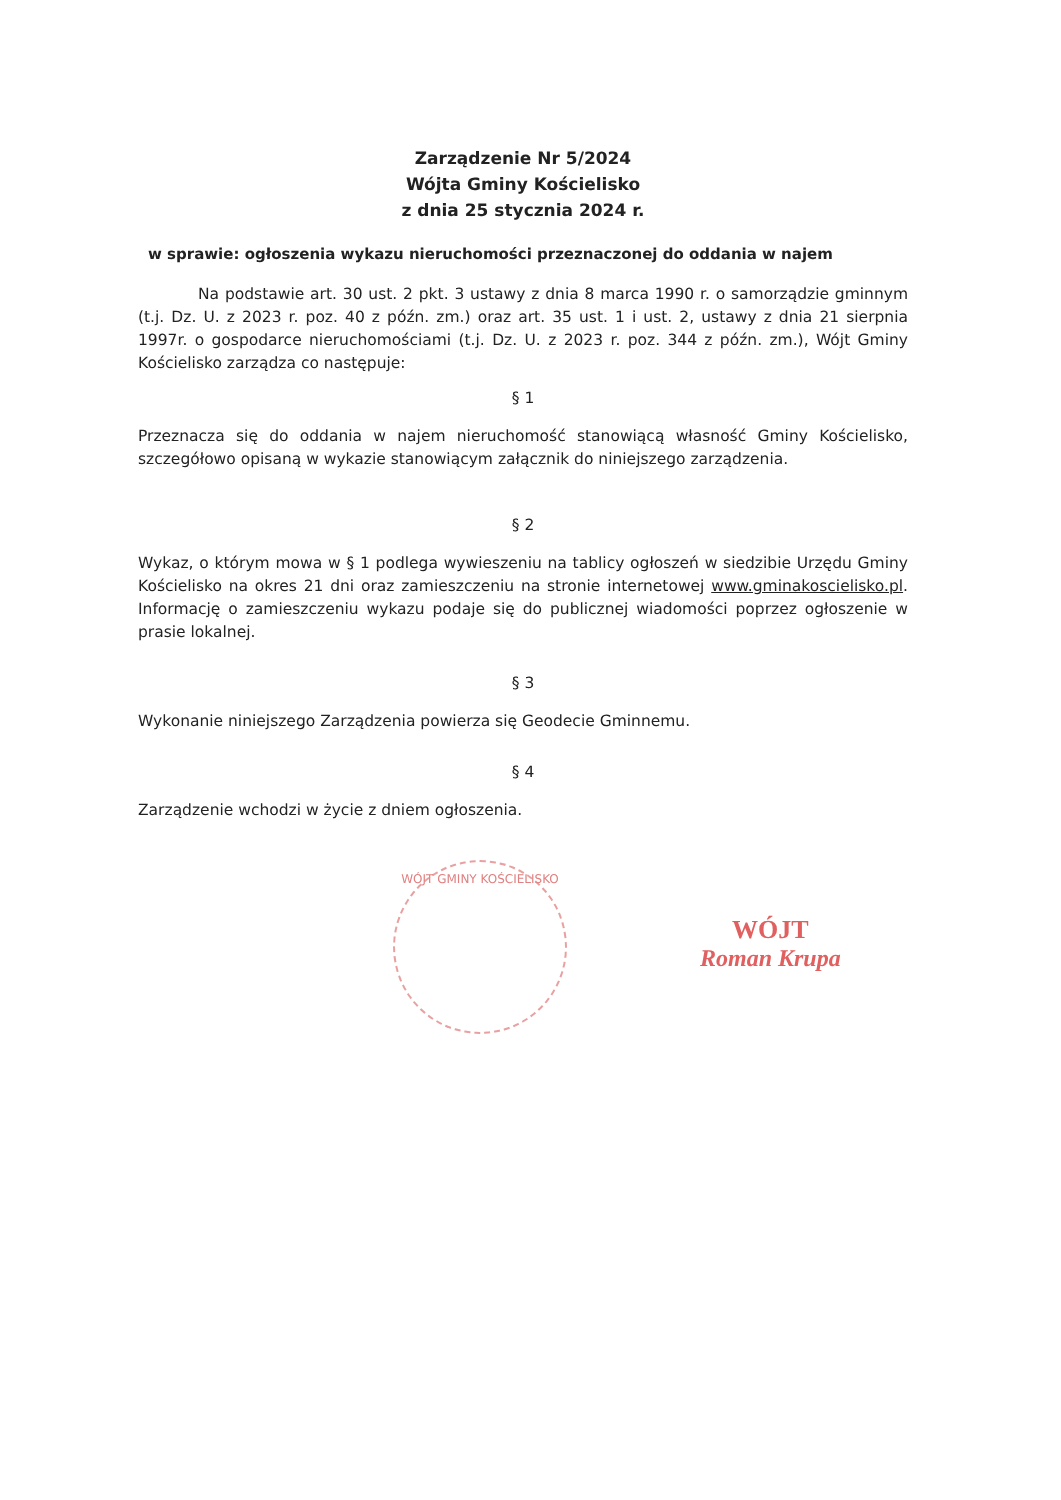Zarządzenie Nr 5/2024
Wójta Gminy Kościelisko
z dnia 25 stycznia 2024 r.
w sprawie: ogłoszenia wykazu nieruchomości przeznaczonej do oddania w najem
Na podstawie art. 30 ust. 2 pkt. 3 ustawy z dnia 8 marca 1990 r. o samorządzie gminnym (t.j. Dz. U. z 2023 r. poz. 40 z późn. zm.) oraz art. 35 ust. 1 i ust. 2, ustawy z dnia 21 sierpnia 1997r. o gospodarce nieruchomościami (t.j. Dz. U. z 2023 r. poz. 344 z późn. zm.), Wójt Gminy Kościelisko zarządza co następuje:
§ 1
Przeznacza się do oddania w najem nieruchomość stanowiącą własność Gminy Kościelisko, szczegółowo opisaną w wykazie stanowiącym załącznik do niniejszego zarządzenia.
§ 2
Wykaz, o którym mowa w § 1 podlega wywieszeniu na tablicy ogłoszeń w siedzibie Urzędu Gminy Kościelisko na okres 21 dni oraz zamieszczeniu na stronie internetowej www.gminakoscielisko.pl. Informację o zamieszczeniu wykazu podaje się do publicznej wiadomości poprzez ogłoszenie w prasie lokalnej.
§ 3
Wykonanie niniejszego Zarządzenia powierza się Geodecie Gminnemu.
§ 4
Zarządzenie wchodzi w życie z dniem ogłoszenia.
WÓJT GMINY KOŚCIELISKO
WÓJT
Roman Krupa